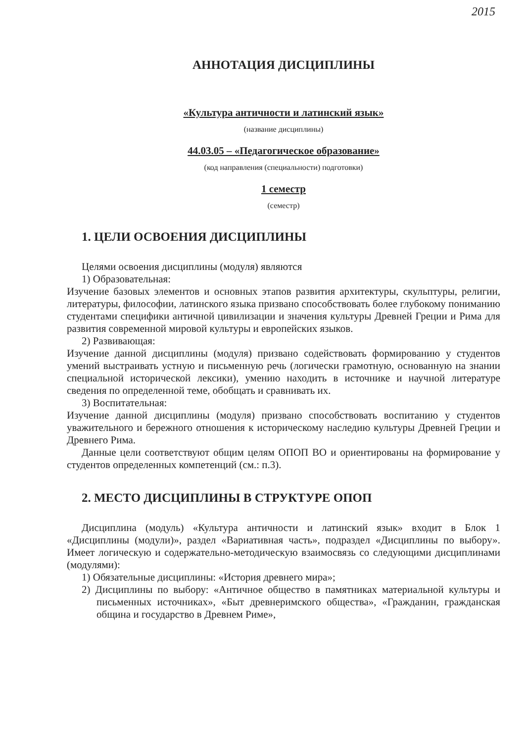2015
АННОТАЦИЯ ДИСЦИПЛИНЫ
«Культура античности и латинский язык»
(название дисциплины)
44.03.05 – «Педагогическое образование»
(код направления (специальности) подготовки)
1 семестр
(семестр)
1. ЦЕЛИ ОСВОЕНИЯ ДИСЦИПЛИНЫ
Целями освоения дисциплины (модуля) являются
1) Образовательная:
Изучение базовых элементов и основных этапов развития архитектуры, скульптуры, религии, литературы, философии, латинского языка призвано способствовать более глубокому пониманию студентами специфики античной цивилизации и значения культуры Древней Греции и Рима для развития современной мировой культуры и европейских языков.
2) Развивающая:
Изучение данной дисциплины (модуля) призвано содействовать формированию у студентов умений выстраивать устную и письменную речь (логически грамотную, основанную на знании специальной исторической лексики), умению находить в источнике и научной литературе сведения по определенной теме, обобщать и сравнивать их.
3) Воспитательная:
Изучение данной дисциплины (модуля) призвано способствовать воспитанию у студентов уважительного и бережного отношения к историческому наследию культуры Древней Греции и Древнего Рима.
Данные цели соответствуют общим целям ОПОП ВО и ориентированы на формирование у студентов определенных компетенций (см.: п.3).
2. МЕСТО ДИСЦИПЛИНЫ В СТРУКТУРЕ ОПОП
Дисциплина (модуль) «Культура античности и латинский язык» входит в Блок 1 «Дисциплины (модули)», раздел «Вариативная часть», подраздел «Дисциплины по выбору». Имеет логическую и содержательно-методическую взаимосвязь со следующими дисциплинами (модулями):
1) Обязательные дисциплины: «История древнего мира»;
2) Дисциплины по выбору: «Античное общество в памятниках материальной культуры и письменных источниках», «Быт древнеримского общества», «Гражданин, гражданская община и государство в Древнем Риме»,